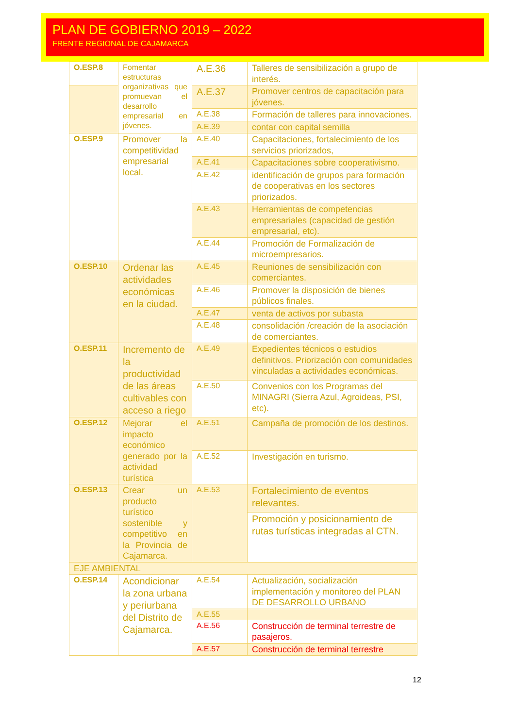PLAN DE GOBIERNO 2019 – 2022
FRENTE REGIONAL DE CAJAMARCA
| O.ESP.8 | Fomentar estructuras organizativas que promuevan el desarrollo empresarial en jóvenes. | A.E.36 | Talleres de sensibilización a grupo de interés. |
| | | A.E.37 | Promover centros de capacitación para jóvenes. |
| | | A.E.38 | Formación de talleres para innovaciones. |
| | | A.E.39 | contar con capital semilla |
| O.ESP.9 | Promover la competitividad empresarial local. | A.E.40 | Capacitaciones, fortalecimiento de los servicios priorizados, |
| | | A.E.41 | Capacitaciones sobre cooperativismo. |
| | | A.E.42 | identificación de grupos para formación de cooperativas en los sectores priorizados. |
| | | A.E.43 | Herramientas de competencias empresariales (capacidad de gestión empresarial, etc). |
| | | A.E.44 | Promoción de Formalización de microempresarios. |
| O.ESP.10 | Ordenar las actividades económicas en la ciudad. | A.E.45 | Reuniones de sensibilización con comerciantes. |
| | | A.E.46 | Promover la disposición de bienes públicos finales. |
| | | A.E.47 | venta de activos por subasta |
| | | A.E.48 | consolidación /creación de la asociación de comerciantes. |
| O.ESP.11 | Incremento de la productividad de las áreas cultivables con acceso a riego | A.E.49 | Expedientes técnicos o estudios definitivos. Priorización con comunidades vinculadas a actividades económicas. |
| | | A.E.50 | Convenios con los Programas del MINAGRI (Sierra Azul, Agroideas, PSI, etc). |
| O.ESP.12 | Mejorar el impacto económico generado por la actividad turística | A.E.51 | Campaña de promoción de los destinos. |
| | | A.E.52 | Investigación en turismo. |
| O.ESP.13 | Crear un producto turístico sostenible y competitivo en la Provincia de Cajamarca. | A.E.53 | Fortalecimiento de eventos relevantes. |
| | | | Promoción y posicionamiento de rutas turísticas integradas al CTN. |
| EJE AMBIENTAL | | | |
| O.ESP.14 | Acondicionar la zona urbana y periurbana del Distrito de Cajamarca. | A.E.54 | Actualización, socialización implementación y monitoreo del PLAN DE DESARROLLO URBANO |
| | | A.E.55 | |
| | | A.E.56 | Construcción de terminal terrestre de pasajeros. |
| | | A.E.57 | Construcción de terminal terrestre |
12